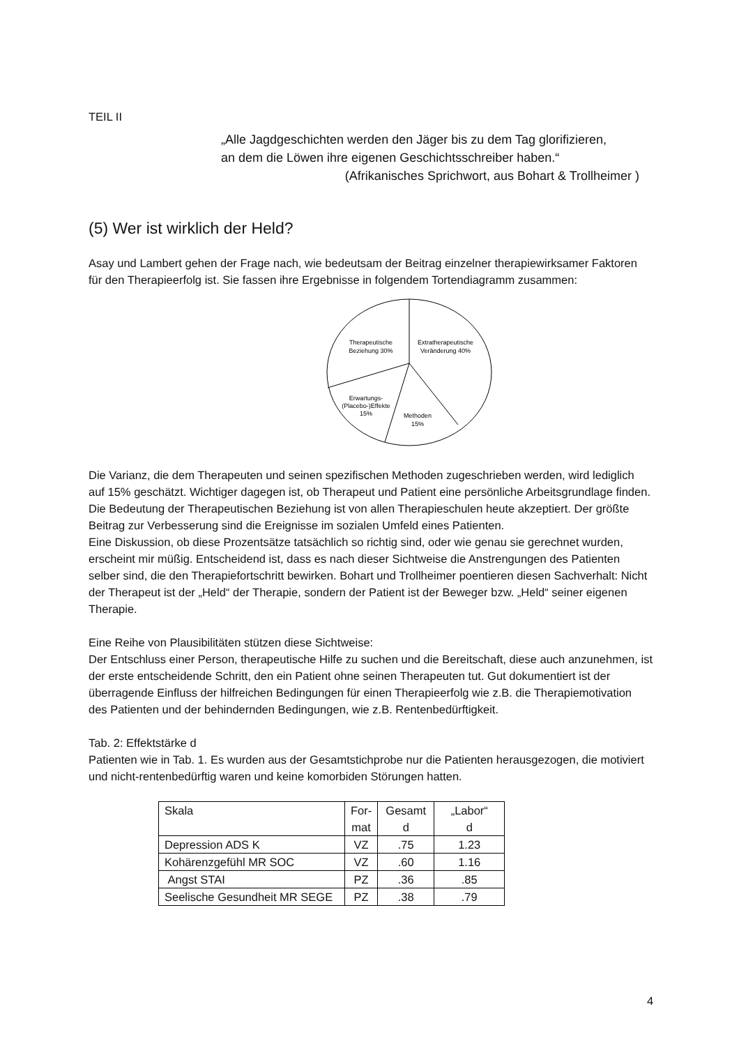TEIL II
„Alle Jagdgeschichten werden den Jäger bis zu dem Tag glorifizieren,
an dem die Löwen ihre eigenen Geschichtsschreiber haben.“
(Afrikanisches Sprichwort, aus Bohart & Trollheimer )
(5) Wer ist wirklich der Held?
Asay und Lambert gehen der Frage nach, wie bedeutsam der Beitrag einzelner therapiewirksamer Faktoren für den Therapieerfolg ist. Sie fassen ihre Ergebnisse in folgendem Tortendiagramm zusammen:
Therapeutische
Beziehung 30%
Extratherapeutische
Veränderung 40%
Erwartungs-
(Placebo-)Effekte
15%
Methoden
15%
Die Varianz, die dem Therapeuten und seinen spezifischen Methoden zugeschrieben werden, wird lediglich auf 15% geschätzt. Wichtiger dagegen ist, ob Therapeut und Patient eine persönliche Arbeitsgrundlage finden. Die Bedeutung der Therapeutischen Beziehung ist von allen Therapieschulen heute akzeptiert. Der größte Beitrag zur Verbesserung sind die Ereignisse im sozialen Umfeld eines Patienten.
Eine Diskussion, ob diese Prozentsätze tatsächlich so richtig sind, oder wie genau sie gerechnet wurden, erscheint mir müßig. Entscheidend ist, dass es nach dieser Sichtweise die Anstrengungen des Patienten selber sind, die den Therapiefortschritt bewirken. Bohart und Trollheimer poentieren diesen Sachverhalt: Nicht der Therapeut ist der „Held“ der Therapie, sondern der Patient ist der Beweger bzw. „Held“ seiner eigenen Therapie.
Eine Reihe von Plausibilitäten stützen diese Sichtweise:
Der Entschluss einer Person, therapeutische Hilfe zu suchen und die Bereitschaft, diese auch anzunehmen, ist der erste entscheidende Schritt, den ein Patient ohne seinen Therapeuten tut. Gut dokumentiert ist der überragende Einfluss der hilfreichen Bedingungen für einen Therapieerfolg wie z.B. die Therapiemotivation des Patienten und der behindernden Bedingungen, wie z.B. Rentenbedürftigkeit.
Tab. 2: Effektstärke d
Patienten wie in Tab. 1. Es wurden aus der Gesamtstichprobe nur die Patienten herausgezogen, die motiviert und nicht-rentenbedürftig waren und keine komorbiden Störungen hatten.
| Skala | For- mat | Gesamt d | „Labor“ d |
| --- | --- | --- | --- |
| Depression ADS K | VZ | .75 | 1.23 |
| Kohärenzgefühl MR SOC | VZ | .60 | 1.16 |
| Angst STAI | PZ | .36 | .85 |
| Seelische Gesundheit MR SEGE | PZ | .38 | .79 |
4